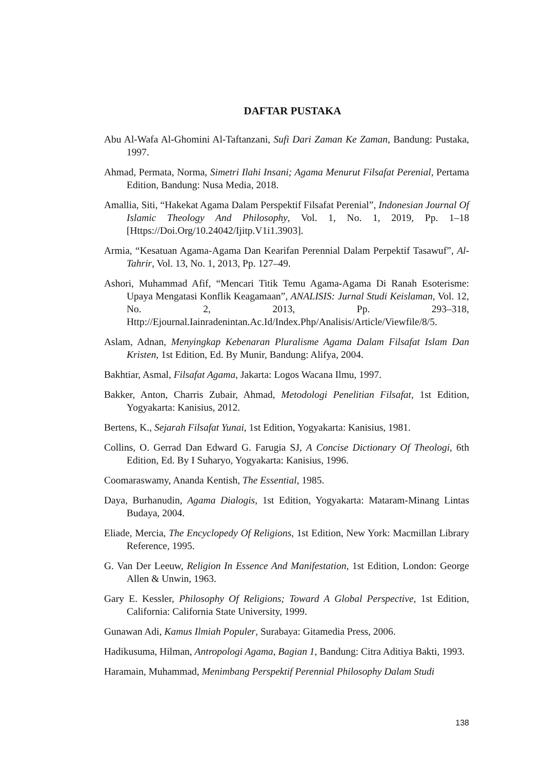DAFTAR PUSTAKA
Abu Al-Wafa Al-Ghomini Al-Taftanzani, Sufi Dari Zaman Ke Zaman, Bandung: Pustaka, 1997.
Ahmad, Permata, Norma, Simetri Ilahi Insani; Agama Menurut Filsafat Perenial, Pertama Edition, Bandung: Nusa Media, 2018.
Amallia, Siti, “Hakekat Agama Dalam Perspektif Filsafat Perenial”, Indonesian Journal Of Islamic Theology And Philosophy, Vol. 1, No. 1, 2019, Pp. 1–18 [Https://Doi.Org/10.24042/Ijitp.V1i1.3903].
Armia, “Kesatuan Agama-Agama Dan Kearifan Perennial Dalam Perpektif Tasawuf”, Al-Tahrir, Vol. 13, No. 1, 2013, Pp. 127–49.
Ashori, Muhammad Afif, “Mencari Titik Temu Agama-Agama Di Ranah Esoterisme: Upaya Mengatasi Konflik Keagamaan”, ANALISIS: Jurnal Studi Keislaman, Vol. 12, No. 2, 2013, Pp. 293–318, Http://Ejournal.Iainradenintan.Ac.Id/Index.Php/Analisis/Article/Viewfile/8/5.
Aslam, Adnan, Menyingkap Kebenaran Pluralisme Agama Dalam Filsafat Islam Dan Kristen, 1st Edition, Ed. By Munir, Bandung: Alifya, 2004.
Bakhtiar, Asmal, Filsafat Agama, Jakarta: Logos Wacana Ilmu, 1997.
Bakker, Anton, Charris Zubair, Ahmad, Metodologi Penelitian Filsafat, 1st Edition, Yogyakarta: Kanisius, 2012.
Bertens, K., Sejarah Filsafat Yunai, 1st Edition, Yogyakarta: Kanisius, 1981.
Collins, O. Gerrad Dan Edward G. Farugia SJ, A Concise Dictionary Of Theologi, 6th Edition, Ed. By I Suharyo, Yogyakarta: Kanisius, 1996.
Coomaraswamy, Ananda Kentish, The Essential, 1985.
Daya, Burhanudin, Agama Dialogis, 1st Edition, Yogyakarta: Mataram-Minang Lintas Budaya, 2004.
Eliade, Mercia, The Encyclopedy Of Religions, 1st Edition, New York: Macmillan Library Reference, 1995.
G. Van Der Leeuw, Religion In Essence And Manifestation, 1st Edition, London: George Allen & Unwin, 1963.
Gary E. Kessler, Philosophy Of Religions; Toward A Global Perspective, 1st Edition, California: California State University, 1999.
Gunawan Adi, Kamus Ilmiah Populer, Surabaya: Gitamedia Press, 2006.
Hadikusuma, Hilman, Antropologi Agama, Bagian 1, Bandung: Citra Aditiya Bakti, 1993.
Haramain, Muhammad, Menimbang Perspektif Perennial Philosophy Dalam Studi
138